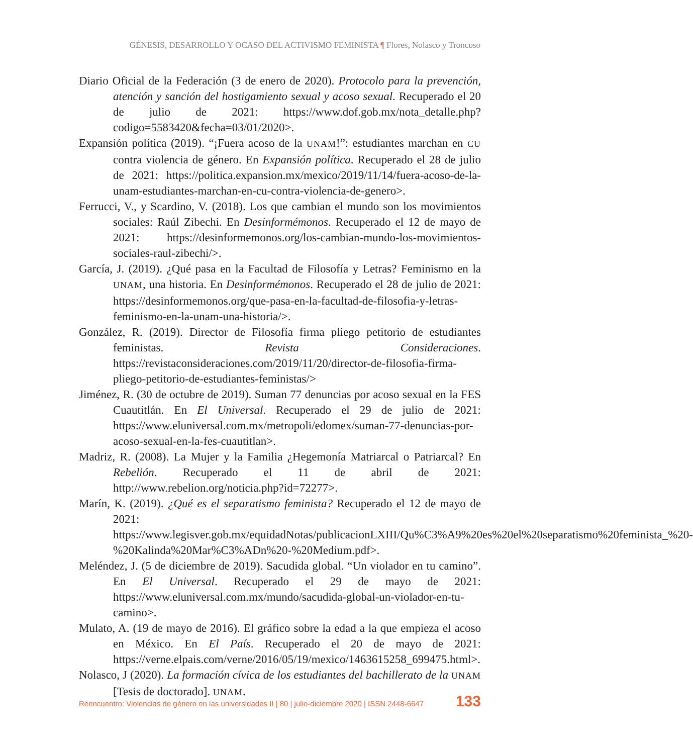GÉNESIS, DESARROLLO Y OCASO DEL ACTIVISMO FEMINISTA ¶ Flores, Nolasco y Troncoso
Diario Oficial de la Federación (3 de enero de 2020). Protocolo para la prevención, atención y sanción del hostigamiento sexual y acoso sexual. Recuperado el 20 de julio de 2021: https://www.dof.gob.mx/nota_detalle.php?codigo=5583420&fecha=03/01/2020>.
Expansión política (2019). “¡Fuera acoso de la UNAM!”: estudiantes marchan en CU contra violencia de género. En Expansión política. Recuperado el 28 de julio de 2021: https://politica.expansion.mx/mexico/2019/11/14/fuera-acoso-de-la-unam-estudiantes-marchan-en-cu-contra-violencia-de-genero>.
Ferrucci, V., y Scardino, V. (2018). Los que cambian el mundo son los movimientos sociales: Raúl Zibechi. En Desinformémonos. Recuperado el 12 de mayo de 2021: https://desinformemonos.org/los-cambian-mundo-los-movimientos-sociales-raul-zibechi/>.
García, J. (2019). ¿Qué pasa en la Facultad de Filosofía y Letras? Feminismo en la UNAM, una historia. En Desinformémonos. Recuperado el 28 de julio de 2021: https://desinformemonos.org/que-pasa-en-la-facultad-de-filosofia-y-letras-feminismo-en-la-unam-una-historia/>.
González, R. (2019). Director de Filosofía firma pliego petitorio de estudiantes feministas. Revista Consideraciones. https://revistaconsideraciones.com/2019/11/20/director-de-filosofia-firma-pliego-petitorio-de-estudiantes-feministas/>
Jiménez, R. (30 de octubre de 2019). Suman 77 denuncias por acoso sexual en la FES Cuautitlán. En El Universal. Recuperado el 29 de julio de 2021: https://www.eluniversal.com.mx/metropoli/edomex/suman-77-denuncias-por-acoso-sexual-en-la-fes-cuautitlan>.
Madriz, R. (2008). La Mujer y la Familia ¿Hegemonía Matriarcal o Patriarcal? En Rebelión. Recuperado el 11 de abril de 2021: http://www.rebelion.org/noticia.php?id=72277>.
Marín, K. (2019). ¿Qué es el separatismo feminista? Recuperado el 12 de mayo de 2021: https://www.legisver.gob.mx/equidadNotas/publicacionLXIII/Qu%C3%A9%20es%20el%20separatismo%20feminista_%20-%20Kalinda%20Mar%C3%ADn%20-%20Medium.pdf>.
Meléndez, J. (5 de diciembre de 2019). Sacudida global. “Un violador en tu camino”. En El Universal. Recuperado el 29 de mayo de 2021: https://www.eluniversal.com.mx/mundo/sacudida-global-un-violador-en-tu-camino>.
Mulato, A. (19 de mayo de 2016). El gráfico sobre la edad a la que empieza el acoso en México. En El País. Recuperado el 20 de mayo de 2021: https://verne.elpais.com/verne/2016/05/19/mexico/1463615258_699475.html>.
Nolasco, J (2020). La formación cívica de los estudiantes del bachillerato de la UNAM [Tesis de doctorado]. UNAM.
Reencuentro: Violencias de género en las universidades II | 80 | julio-diciembre 2020 | ISSN 2448-6647 133